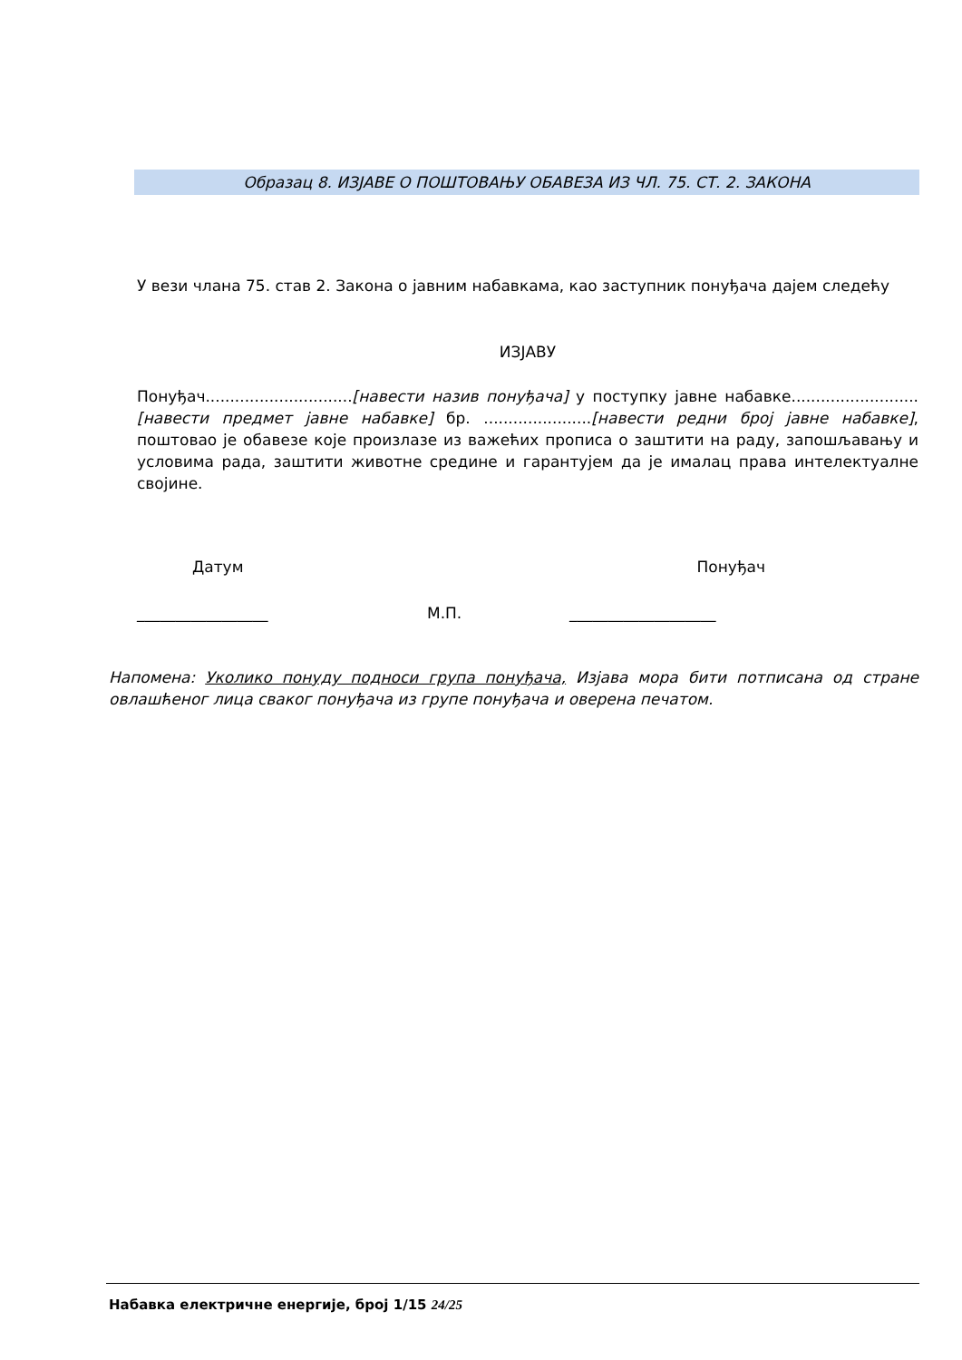Образац 8. ИЗЈАВЕ О ПОШТОВАЊУ ОБАВЕЗА ИЗ ЧЛ. 75. СТ. 2. ЗАКОНА
У вези члана 75. став 2. Закона о јавним набавкама, као заступник понуђача дајем следећу
ИЗЈАВУ
Понуђач..............................[навести назив понуђача] у поступку јавне набавке..........................[навести предмет јавне набавке] бр. ......................[навести редни број јавне набавке], поштовао је обавезе које произлазе из важећих прописа о заштити на раду, запошљавању и условима рада, заштити животне средине и гарантујем да је ималац права интелектуалне својине.
Датум Понуђач
_________________ М.П. ___________________
Напомена: Уколико понуду подноси група понуђача, Изјава мора бити потписана од стране овлашћеног лица сваког понуђача из групе понуђача и оверена печатом.
Набавка електричне енергије, број 1/15 24/25